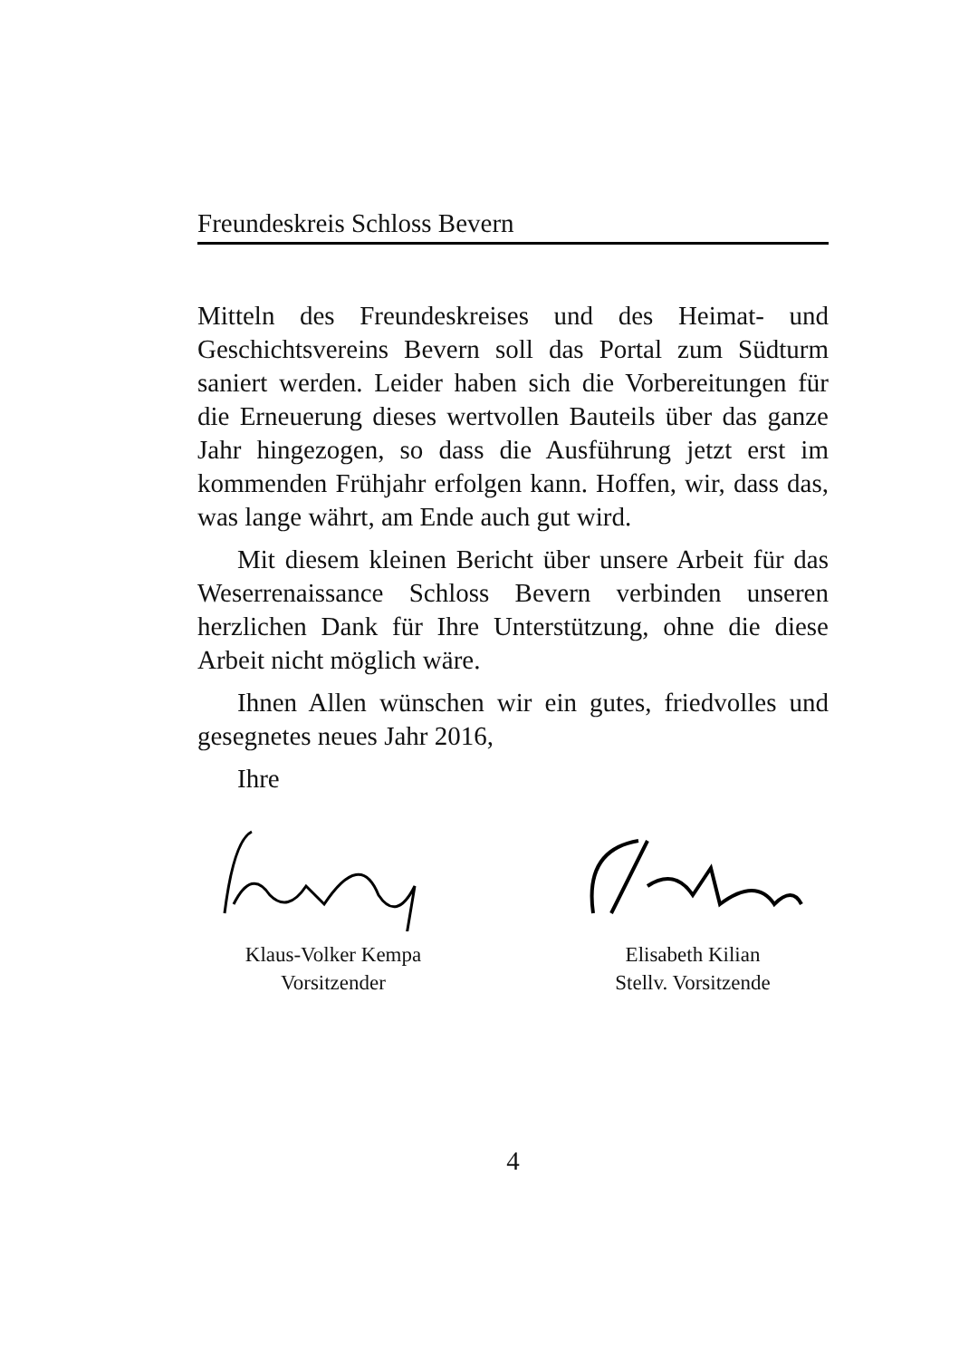Freundeskreis Schloss Bevern
Mitteln des Freundeskreises und des Heimat- und Geschichtsvereins Bevern soll das Portal zum Südturm saniert werden. Leider haben sich die Vorbereitungen für die Erneuerung dieses wertvollen Bauteils über das ganze Jahr hingezogen, so dass die Ausführung jetzt erst im kommenden Frühjahr erfolgen kann. Hoffen, wir, dass das, was lange währt, am Ende auch gut wird.
Mit diesem kleinen Bericht über unsere Arbeit für das Weserrenaissance Schloss Bevern verbinden unseren herzlichen Dank für Ihre Unterstützung, ohne die diese Arbeit nicht möglich wäre.
Ihnen Allen wünschen wir ein gutes, friedvolles und gesegnetes neues Jahr 2016,
Ihre
Klaus-Volker Kempa
Vorsitzender
Elisabeth Kilian
Stellv. Vorsitzende
4